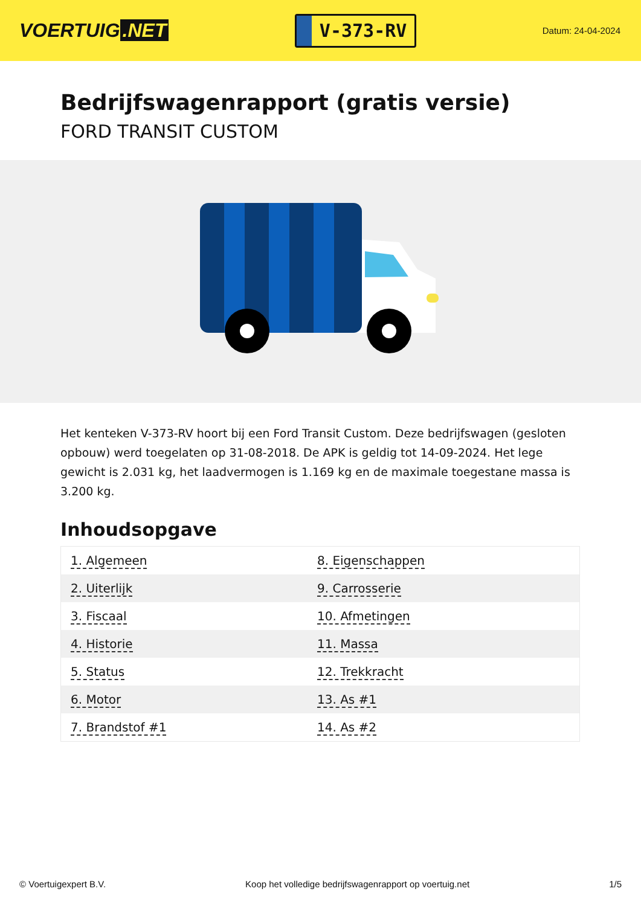VOERTUIG.NET
V-373-RV
Datum: 24-04-2024
Bedrijfswagenrapport (gratis versie)
FORD TRANSIT CUSTOM
Het kenteken V-373-RV hoort bij een Ford Transit Custom. Deze bedrijfswagen (gesloten opbouw) werd toegelaten op 31-08-2018. De APK is geldig tot 14-09-2024. Het lege gewicht is 2.031 kg, het laadvermogen is 1.169 kg en de maximale toegestane massa is 3.200 kg.
Inhoudsopgave
| 1. Algemeen | 8. Eigenschappen |
| 2. Uiterlijk | 9. Carrosserie |
| 3. Fiscaal | 10. Afmetingen |
| 4. Historie | 11. Massa |
| 5. Status | 12. Trekkracht |
| 6. Motor | 13. As #1 |
| 7. Brandstof #1 | 14. As #2 |
© Voertuigexpert B.V. Koop het volledige bedrijfswagenrapport op voertuig.net 1/5